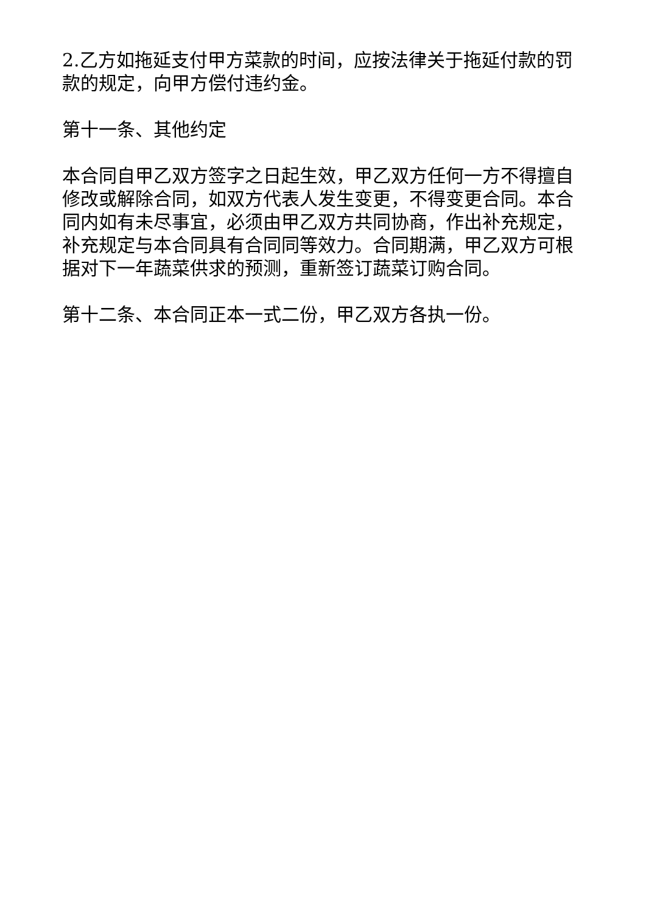2.乙方如拖延支付甲方菜款的时间，应按法律关于拖延付款的罚款的规定，向甲方偿付违约金。
第十一条、其他约定
本合同自甲乙双方签字之日起生效，甲乙双方任何一方不得擅自修改或解除合同，如双方代表人发生变更，不得变更合同。本合同内如有未尽事宜，必须由甲乙双方共同协商，作出补充规定，补充规定与本合同具有合同同等效力。合同期满，甲乙双方可根据对下一年蔬菜供求的预测，重新签订蔬菜订购合同。
第十二条、本合同正本一式二份，甲乙双方各执一份。